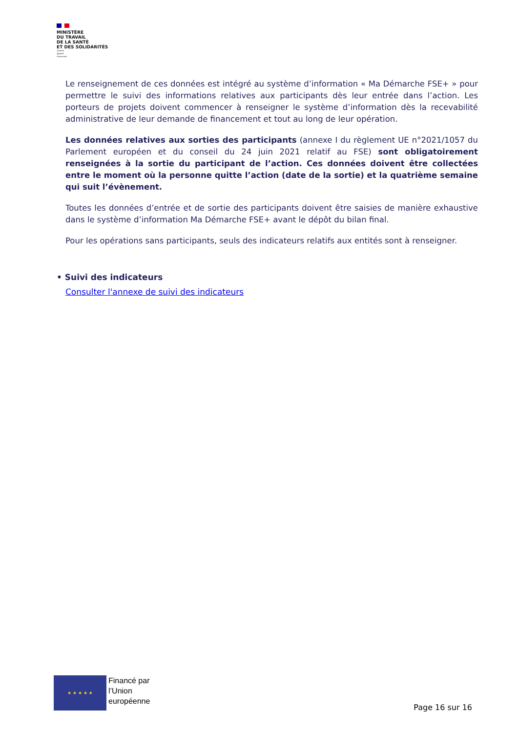MINISTÈRE
DU TRAVAIL
DE LA SANTÉ
ET DES SOLIDARITÉS
Liberté
Égalité
Fraternité
Le renseignement de ces données est intégré au système d’information « Ma Démarche FSE+ » pour permettre le suivi des informations relatives aux participants dès leur entrée dans l’action. Les porteurs de projets doivent commencer à renseigner le système d’information dès la recevabilité administrative de leur demande de financement et tout au long de leur opération.
Les données relatives aux sorties des participants (annexe I du règlement UE n°2021/1057 du Parlement européen et du conseil du 24 juin 2021 relatif au FSE) sont obligatoirement renseignées à la sortie du participant de l’action. Ces données doivent être collectées entre le moment où la personne quitte l’action (date de la sortie) et la quatrième semaine qui suit l’évènement.
Toutes les données d’entrée et de sortie des participants doivent être saisies de manière exhaustive dans le système d’information Ma Démarche FSE+ avant le dépôt du bilan final.
Pour les opérations sans participants, seuls des indicateurs relatifs aux entités sont à renseigner.
• Suivi des indicateurs
Consulter l'annexe de suivi des indicateurs
★ ★ ★ ★ ★
Financé par
l’Union
européenne
Page 16 sur 16